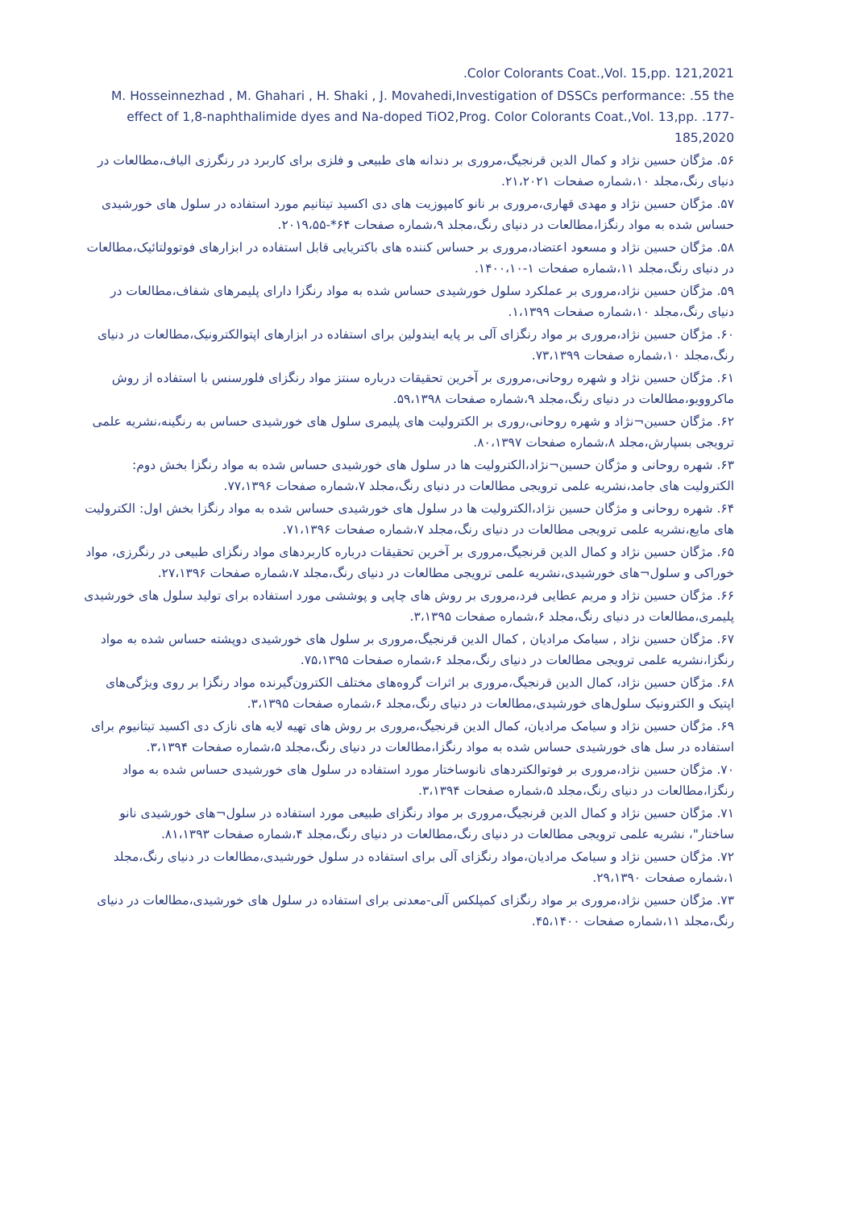.Color Colorants Coat.,Vol. 15,pp. 121,2021
M. Hosseinnezhad , M. Ghahari , H. Shaki , J. Movahedi,Investigation of DSSCs performance: .55 the effect of 1,8-naphthalimide dyes and Na-doped TiO2,Prog. Color Colorants Coat.,Vol. 13,pp. .177-185,2020
۵۶. مژگان حسین نژاد و کمال الدین قرنجیگ،مروری بر دندانه های طبیعی و فلزی برای کاربرد در رنگرزی الیاف،مطالعات در دنیای رنگ،مجلد ۱۰،شماره صفحات ۲۱،۲۰۲۱.
۵۷. مژگان حسین نژاد و مهدی قهاری،مروری بر نانو کامپوزیت های دی اکسید تیتانیم مورد استفاده در سلول های خورشیدی حساس شده به مواد رنگزا،مطالعات در دنیای رنگ،مجلد ۹،شماره صفحات ۶۴*-۲۰۱۹،۵۵.
۵۸. مژگان حسین نژاد و مسعود اعتضاد،مروری بر حساس کننده های باکتریایی قابل استفاده در ابزارهای فوتوولتائیک،مطالعات در دنیای رنگ،مجلد ۱۱،شماره صفحات ۱-۱۴۰۰،۱۰.
۵۹. مژگان حسین نژاد،مروری بر عملکرد سلول خورشیدی حساس شده به مواد رنگزا دارای پلیمرهای شفاف،مطالعات در دنیای رنگ،مجلد ۱۰،شماره صفحات ۱،۱۳۹۹.
۶۰. مژگان حسین نژاد،مروری بر مواد رنگزای آلی بر پایه ایندولین برای استفاده در ابزارهای اپتوالکترونیک،مطالعات در دنیای رنگ،مجلد ۱۰،شماره صفحات ۷۳،۱۳۹۹.
۶۱. مژگان حسین نژاد و شهره روحانی،مروری بر آخرین تحقیقات درباره سنتز مواد رنگزای فلورسنس با استفاده از روش ماکروویو،مطالعات در دنیای رنگ،مجلد ۹،شماره صفحات ۵۹،۱۳۹۸.
۶۲. مژگان حسین¬نژاد و شهره روحانی،روری بر الکترولیت های پلیمری سلول های خورشیدی حساس به رنگینه،نشریه علمی ترویجی بسپارش،مجلد ۸،شماره صفحات ۸۰،۱۳۹۷.
۶۳. شهره روحانی و مژگان حسین¬نژاد،الکترولیت ها در سلول های خورشیدی حساس شده به مواد رنگزا بخش دوم: الکترولیت های جامد،نشریه علمی ترویجی مطالعات در دنیای رنگ،مجلد ۷،شماره صفحات ۷۷،۱۳۹۶.
۶۴. شهره روحانی و مژگان حسین نژاد،الکترولیت ها در سلول های خورشیدی حساس شده به مواد رنگزا بخش اول: الکترولیت های مایع،نشریه علمی ترویجی مطالعات در دنیای رنگ،مجلد ۷،شماره صفحات ۷۱،۱۳۹۶.
۶۵. مژگان حسین نژاد و کمال الدین قرنجیگ،مروری بر آخرین تحقیقات درباره کاربردهای مواد رنگزای طبیعی در رنگرزی، مواد خوراکی و سلول¬های خورشیدی،نشریه علمی ترویجی مطالعات در دنیای رنگ،مجلد ۷،شماره صفحات ۲۷،۱۳۹۶.
۶۶. مژگان حسین نژاد و مریم عطایی فرد،مروری بر روش های چاپی و پوششی مورد استفاده برای تولید سلول های خورشیدی پلیمری،مطالعات در دنیای رنگ،مجلد ۶،شماره صفحات ۳،۱۳۹۵.
۶۷. مژگان حسین نژاد , سیامک مرادیان , کمال الدین قرنجیگ،مروری بر سلول های خورشیدی دوپشته حساس شده به مواد رنگزا،نشریه علمی ترویجی مطالعات در دنیای رنگ،مجلد ۶،شماره صفحات ۷۵،۱۳۹۵.
۶۸. مژگان حسین نژاد، کمال الدین قرنجیگ،مروری بر اثرات گروه‌های مختلف الکترون‌گیرنده مواد رنگزا بر روی ویژگی‌های اپتیک و الکترونیک سلول‌های خورشیدی،مطالعات در دنیای رنگ،مجلد ۶،شماره صفحات ۳،۱۳۹۵.
۶۹. مژگان حسین نژاد و سیامک مرادیان، کمال الدین قرنجیگ،مروری بر روش های تهیه لایه های نازک دی اکسید تیتانیوم برای استفاده در سل های خورشیدی حساس شده به مواد رنگزا،مطالعات در دنیای رنگ،مجلد ۵،شماره صفحات ۳،۱۳۹۴.
۷۰. مژگان حسین نژاد،مروری بر فوتوالکتردهای نانوساختار مورد استفاده در سلول های خورشیدی حساس شده به مواد رنگزا،مطالعات در دنیای رنگ،مجلد ۵،شماره صفحات ۳،۱۳۹۴.
۷۱. مژگان حسین نژاد و کمال الدین قرنجیگ،مروری بر مواد رنگزای طبیعی مورد استفاده در سلول¬های خورشیدی نانو ساختار"، نشریه علمی ترویجی مطالعات در دنیای رنگ،مطالعات در دنیای رنگ،مجلد ۴،شماره صفحات ۸۱،۱۳۹۳.
۷۲. مژگان حسین نژاد و سیامک مرادیان،مواد رنگزای آلی برای استفاده در سلول خورشیدی،مطالعات در دنیای رنگ،مجلد ۱،شماره صفحات ۲۹،۱۳۹۰.
۷۳. مژگان حسین نژاد،مروری بر مواد رنگزای کمپلکس آلی-معدنی برای استفاده در سلول های خورشیدی،مطالعات در دنیای رنگ،مجلد ۱۱،شماره صفحات ۴۵،۱۴۰۰.